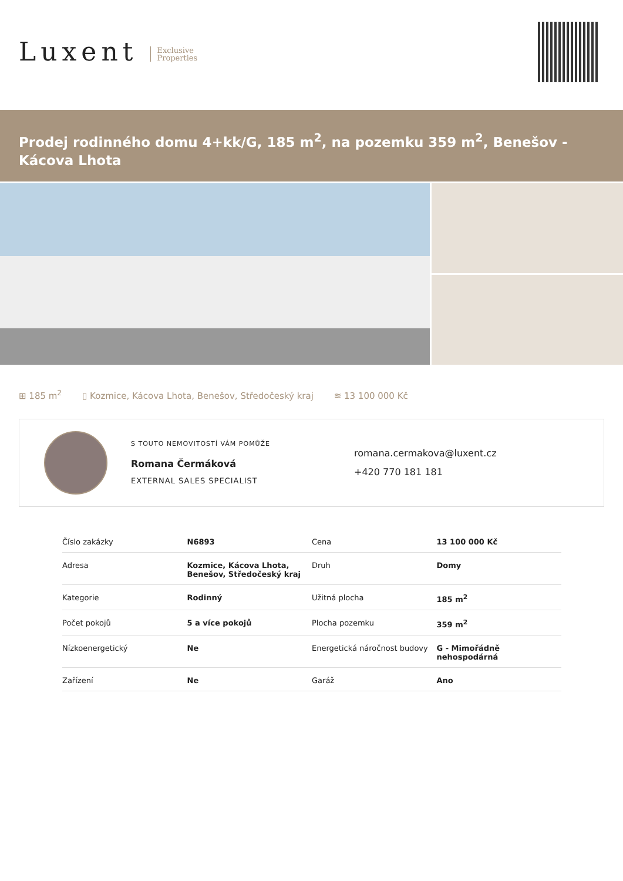Luxent Exclusive
Properties
Prodej rodinného domu 4+kk/G, 185 m<sup>2</sup>, na pozemku 359 m<sup>2</sup>, Benešov - Kácova Lhota
⊞ 185 m<sup>2</sup> ▯ Kozmice, Kácova Lhota, Benešov, Středočeský kraj ≋ 13 100 000 Kč
S TOUTO NEMOVITOSTÍ VÁM POMŮŽE
Romana Čermáková
EXTERNAL SALES SPECIALIST
romana.cermakova@luxent.cz
+420 770 181 181
| Číslo zakázky | N6893 | Cena | 13 100 000 Kč |
| Adresa | Kozmice, Kácova Lhota, Benešov, Středočeský kraj | Druh | Domy |
| Kategorie | Rodinný | Užitná plocha | 185 m<sup>2</sup> |
| Počet pokojů | 5 a více pokojů | Plocha pozemku | 359 m<sup>2</sup> |
| Nízkoenergetický | Ne | Energetická náročnost budovy | G - Mimořádně nehospodárná |
| Zařízení | Ne | Garáž | Ano |